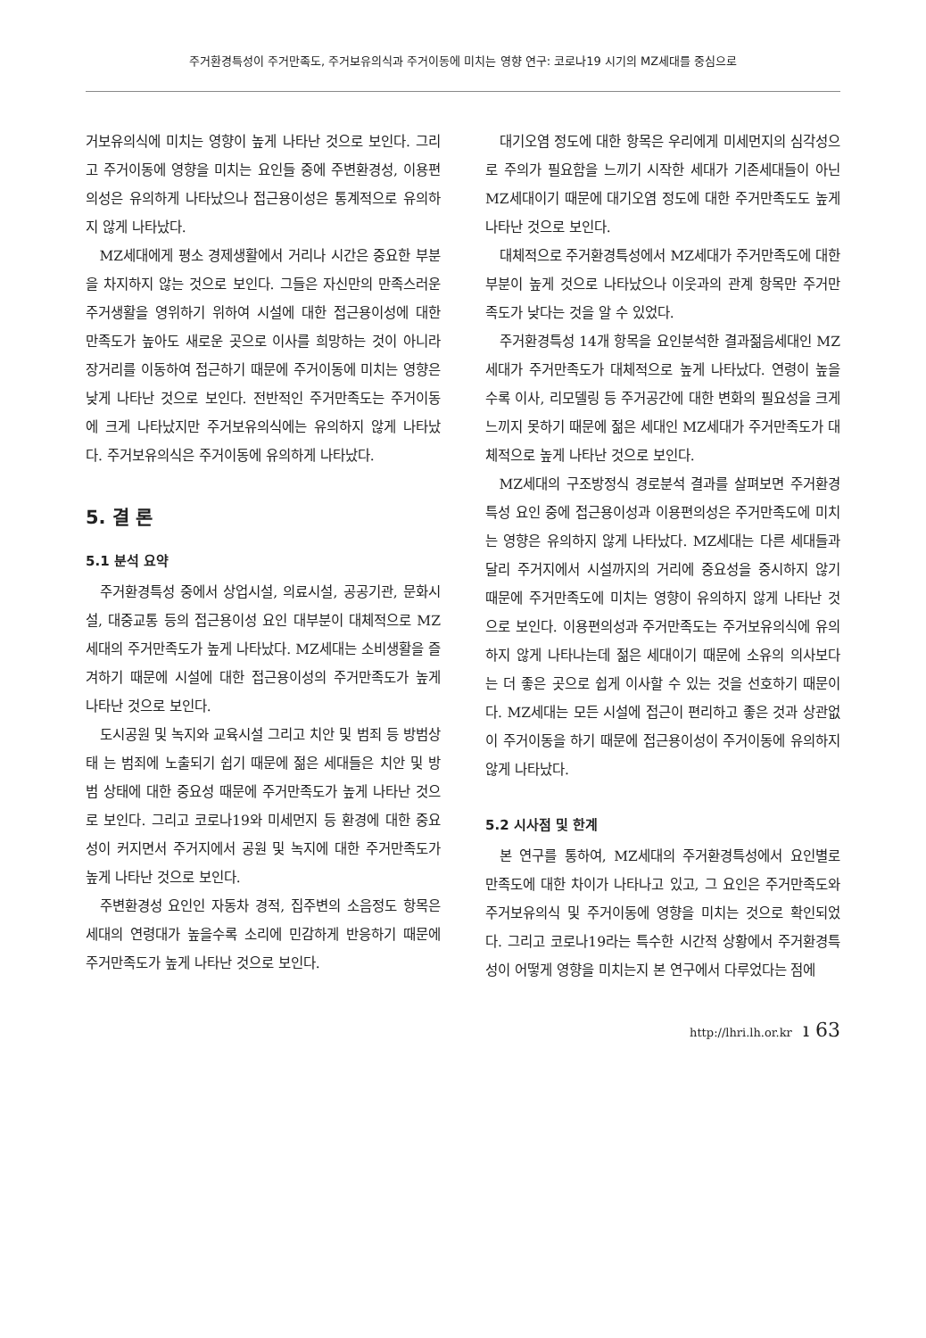주거환경특성이 주거만족도, 주거보유의식과 주거이동에 미치는 영향 연구: 코로나19 시기의 MZ세대를 중심으로
거보유의식에 미치는 영향이 높게 나타난 것으로 보인다. 그리고 주거이동에 영향을 미치는 요인들 중에 주변환경성, 이용편의성은 유의하게 나타났으나 접근용이성은 통계적으로 유의하지 않게 나타났다.
MZ세대에게 평소 경제생활에서 거리나 시간은 중요한 부분을 차지하지 않는 것으로 보인다. 그들은 자신만의 만족스러운 주거생활을 영위하기 위하여 시설에 대한 접근용이성에 대한 만족도가 높아도 새로운 곳으로 이사를 희망하는 것이 아니라 장거리를 이동하여 접근하기 때문에 주거이동에 미치는 영향은 낮게 나타난 것으로 보인다. 전반적인 주거만족도는 주거이동에 크게 나타났지만 주거보유의식에는 유의하지 않게 나타났다. 주거보유의식은 주거이동에 유의하게 나타났다.
5. 결 론
5.1 분석 요약
주거환경특성 중에서 상업시설, 의료시설, 공공기관, 문화시설, 대중교통 등의 접근용이성 요인 대부분이 대체적으로 MZ세대의 주거만족도가 높게 나타났다. MZ세대는 소비생활을 즐겨하기 때문에 시설에 대한 접근용이성의 주거만족도가 높게 나타난 것으로 보인다.
도시공원 및 녹지와 교육시설 그리고 치안 및 범죄 등 방범상태 는 범죄에 노출되기 쉽기 때문에 젊은 세대들은 치안 및 방범 상태에 대한 중요성 때문에 주거만족도가 높게 나타난 것으로 보인다. 그리고 코로나19와 미세먼지 등 환경에 대한 중요성이 커지면서 주거지에서 공원 및 녹지에 대한 주거만족도가 높게 나타난 것으로 보인다.
주변환경성 요인인 자동차 경적, 집주변의 소음정도 항목은 세대의 연령대가 높을수록 소리에 민감하게 반응하기 때문에 주거만족도가 높게 나타난 것으로 보인다.
대기오염 정도에 대한 항목은 우리에게 미세먼지의 심각성으로 주의가 필요함을 느끼기 시작한 세대가 기존세대들이 아닌 MZ세대이기 때문에 대기오염 정도에 대한 주거만족도도 높게 나타난 것으로 보인다.
대체적으로 주거환경특성에서 MZ세대가 주거만족도에 대한 부분이 높게 것으로 나타났으나 이웃과의 관계 항목만 주거만족도가 낮다는 것을 알 수 있었다.
주거환경특성 14개 항목을 요인분석한 결과젊음세대인 MZ세대가 주거만족도가 대체적으로 높게 나타났다. 연령이 높을수록 이사, 리모델링 등 주거공간에 대한 변화의 필요성을 크게 느끼지 못하기 때문에 젊은 세대인 MZ세대가 주거만족도가 대체적으로 높게 나타난 것으로 보인다.
MZ세대의 구조방정식 경로분석 결과를 살펴보면 주거환경특성 요인 중에 접근용이성과 이용편의성은 주거만족도에 미치는 영향은 유의하지 않게 나타났다. MZ세대는 다른 세대들과 달리 주거지에서 시설까지의 거리에 중요성을 중시하지 않기 때문에 주거만족도에 미치는 영향이 유의하지 않게 나타난 것으로 보인다. 이용편의성과 주거만족도는 주거보유의식에 유의하지 않게 나타나는데 젊은 세대이기 때문에 소유의 의사보다는 더 좋은 곳으로 쉽게 이사할 수 있는 것을 선호하기 때문이다. MZ세대는 모든 시설에 접근이 편리하고 좋은 것과 상관없이 주거이동을 하기 때문에 접근용이성이 주거이동에 유의하지 않게 나타났다.
5.2 시사점 및 한계
본 연구를 통하여, MZ세대의 주거환경특성에서 요인별로 만족도에 대한 차이가 나타나고 있고, 그 요인은 주거만족도와 주거보유의식 및 주거이동에 영향을 미치는 것으로 확인되었다. 그리고 코로나19라는 특수한 시간적 상황에서 주거환경특성이 어떻게 영향을 미치는지 본 연구에서 다루었다는 점에
http://lhri.lh.or.kr ı 63